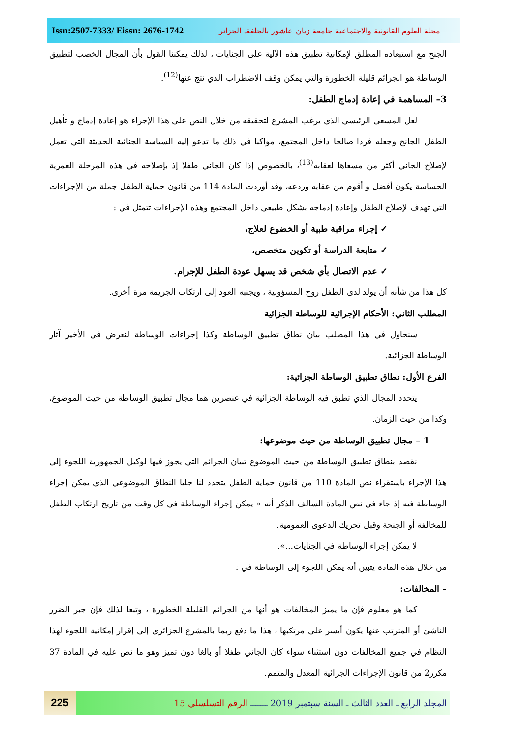Issn:2507-7333/ Eissn: 2676-1742
مجلة العلوم القانونية والاجتماعية جامعة زيان عاشور بالجلفة. الجزائر
الجنح مع استبعاده المطلق لإمكانية تطبيق هذه الآلية على الجنايات ، لذلك يمكننا القول بأن المجال الخصب لتطبيق الوساطة هو الجرائم قليلة الخطورة والتي يمكن وقف الاضطراب الذي نتج عنها<sup>(12)</sup>.
3– المساهمة في إعادة إدماج الطفل:
لعل المسعى الرئيسي الذي يرغب المشرع لتحقيقه من خلال النص على هذا الإجراء هو إعادة إدماج و تأهيل الطفل الجانح وجعله فردا صالحا داخل المجتمع، مواكبا في ذلك ما تدعو إليه السياسة الجنائية الحديثة التي تعمل لإصلاح الجاني أكثر من مسعاها لعقابه<sup>(13)</sup>، بالخصوص إذا كان الجاني طفلا إذ بإصلاحه في هذه المرحلة العمرية الحساسة يكون أفضل و أقوم من عقابه وردعه، وقد أوردت المادة 114 من قانون حماية الطفل جملة من الإجراءات التي تهدف لإصلاح الطفل وإعادة إدماجه بشكل طبيعي داخل المجتمع وهذه الإجراءات تتمثل في :
✓ إجراء مراقبة طبية أو الخضوع لعلاج،
✓ متابعة الدراسة أو تكوين متخصص،
✓ عدم الاتصال بأي شخص قد يسهل عودة الطفل للإجرام.
كل هذا من شأنه أن يولد لدى الطفل روح المسؤولية ، ويجنبه العود إلى ارتكاب الجريمة مرة أخرى.
المطلب الثاني: الأحكام الإجرائية للوساطة الجزائية
سنحاول في هذا المطلب بيان نطاق تطبيق الوساطة وكذا إجراءات الوساطة لنعرض في الأخير آثار الوساطة الجزائية.
الفرع الأول: نطاق تطبيق الوساطة الجزائية:
يتحدد المجال الذي تطبق فيه الوساطة الجزائية في عنصرين هما مجال تطبيق الوساطة من حيث الموضوع، وكذا من حيث الزمان.
1 – مجال تطبيق الوساطة من حيث موضوعها:
نقصد بنطاق تطبيق الوساطة من حيث الموضوع تبيان الجرائم التي يجوز فيها لوكيل الجمهورية اللجوء إلى هذا الإجراء باستقراء نص المادة 110 من قانون حماية الطفل يتحدد لنا جليا النطاق الموضوعي الذي يمكن إجراء الوساطة فيه إذ جاء في نص المادة السالف الذكر أنه « يمكن إجراء الوساطة في كل وقت من تاريخ ارتكاب الطفل للمخالفة أو الجنحة وقبل تحريك الدعوى العمومية.
لا يمكن إجراء الوساطة في الجنايات...».
من خلال هذه المادة يتبين أنه يمكن اللجوء إلى الوساطة في :
– المخالفات:
كما هو معلوم فإن ما يميز المخالفات هو أنها من الجرائم القليلة الخطورة ، وتبعا لذلك فإن جبر الضرر الناشئ أو المترتب عنها يكون أيسر على مرتكبها ، هذا ما دفع ربما بالمشرع الجزائري إلى إقرار إمكانية اللجوء لهذا النظام في جميع المخالفات دون استثناء سواء كان الجاني طفلا أو بالغا دون تميز وهو ما نص عليه في المادة 37 مكرر2 من قانون الإجراءات الجزائية المعدل والمتمم.
225
المجلد الرابع ـ العدد الثالث ـ السنة سبتمبر 2019 ـــــــ الرقم التسلسلي 15